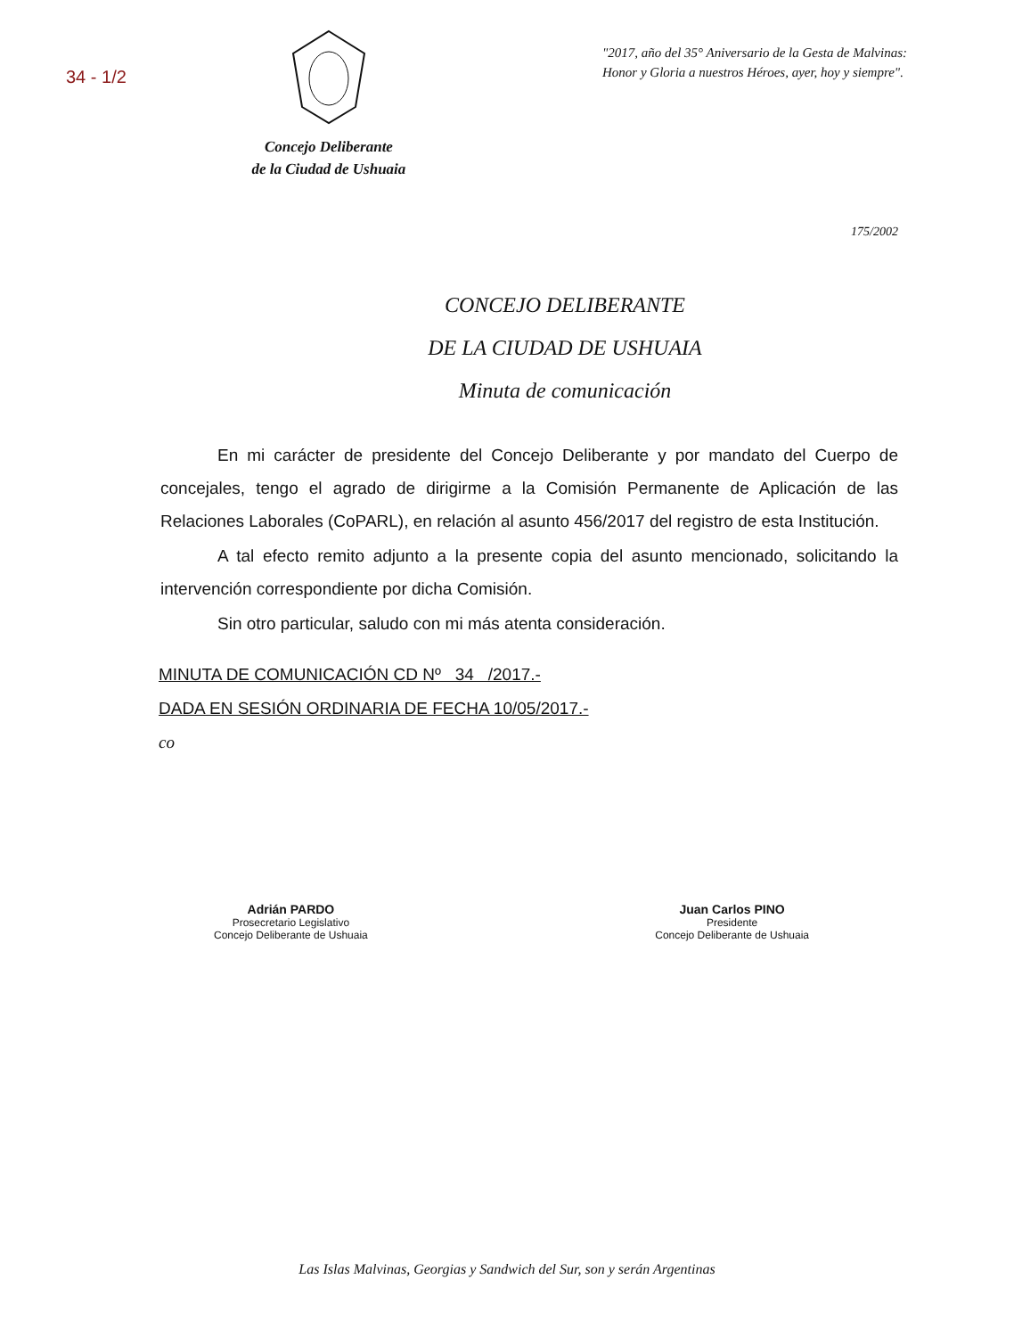34 - 1/2
Concejo Deliberante
de la Ciudad de Ushuaia
"2017, año del 35° Aniversario de la Gesta de Malvinas:
Honor y Gloria a nuestros Héroes, ayer, hoy y siempre".
175/2002
CONCEJO DELIBERANTE
DE LA CIUDAD DE USHUAIA
Minuta de comunicación
En mi carácter de presidente del Concejo Deliberante y por mandato del Cuerpo de concejales, tengo el agrado de dirigirme a la Comisión Permanente de Aplicación de las Relaciones Laborales (CoPARL), en relación al asunto 456/2017 del registro de esta Institución.
A tal efecto remito adjunto a la presente copia del asunto mencionado, solicitando la intervención correspondiente por dicha Comisión.
Sin otro particular, saludo con mi más atenta consideración.
MINUTA DE COMUNICACIÓN CD Nº 34 /2017.-
DADA EN SESIÓN ORDINARIA DE FECHA 10/05/2017.-
co
Adrián PARDO
Prosecretario Legislativo
Concejo Deliberante de Ushuaia
Juan Carlos PINO
Presidente
Concejo Deliberante de Ushuaia
Las Islas Malvinas, Georgias y Sandwich del Sur, son y serán Argentinas